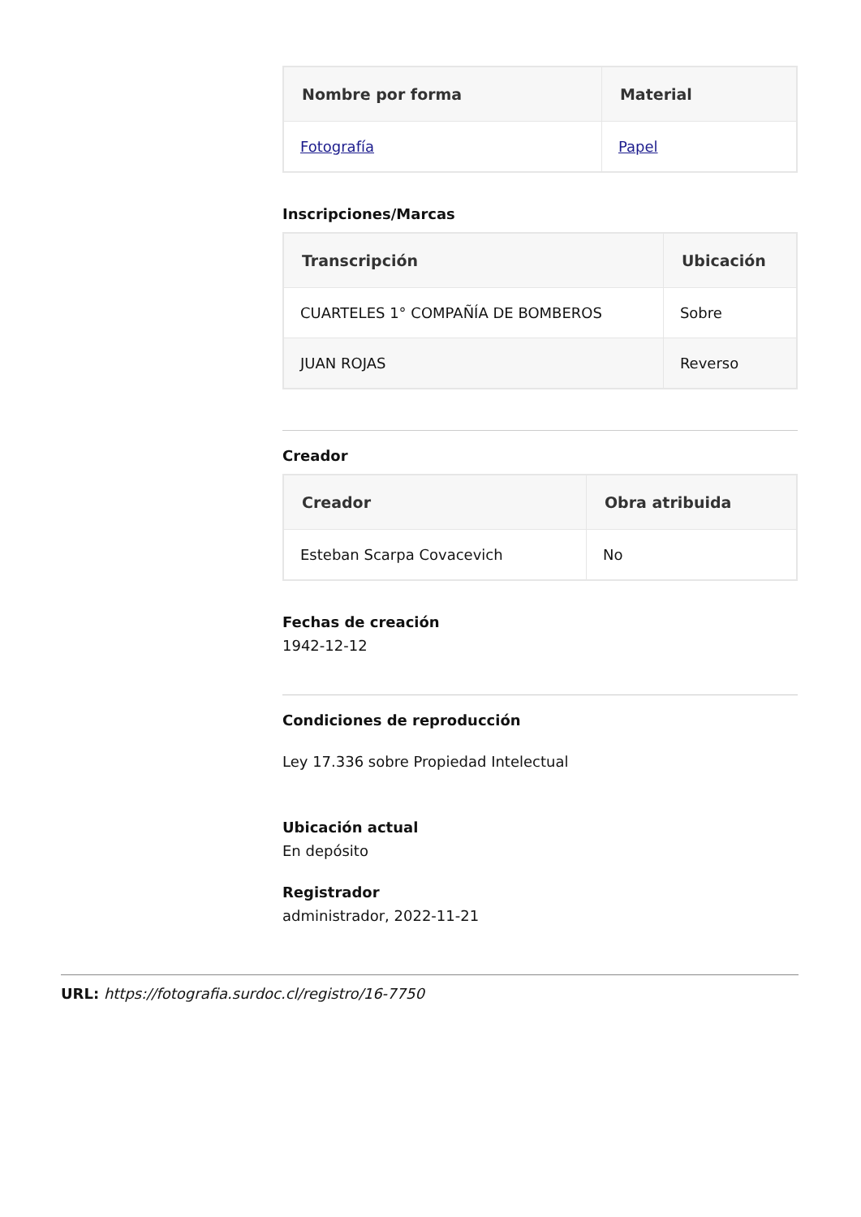| Nombre por forma | Material |
| --- | --- |
| Fotografía | Papel |
Inscripciones/Marcas
| Transcripción | Ubicación |
| --- | --- |
| CUARTELES 1° COMPAÑÍA DE BOMBEROS | Sobre |
| JUAN ROJAS | Reverso |
Creador
| Creador | Obra atribuida |
| --- | --- |
| Esteban Scarpa Covacevich | No |
Fechas de creación
1942-12-12
Condiciones de reproducción
Ley 17.336 sobre Propiedad Intelectual
Ubicación actual
En depósito
Registrador
administrador, 2022-11-21
URL: https://fotografia.surdoc.cl/registro/16-7750